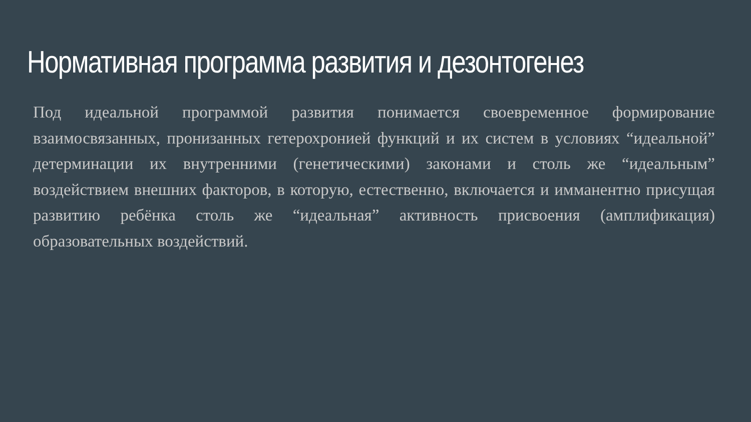Нормативная программа развития и дезонтогенез
Под идеальной программой развития понимается своевременное формирование взаимосвязанных, пронизанных гетерохронией функций и их систем в условиях “идеальной” детерминации их внутренними (генетическими) законами и столь же “идеальным” воздействием внешних факторов, в которую, естественно, включается и имманентно присущая развитию ребёнка столь же “идеальная” активность присвоения (амплификация) образовательных воздействий.